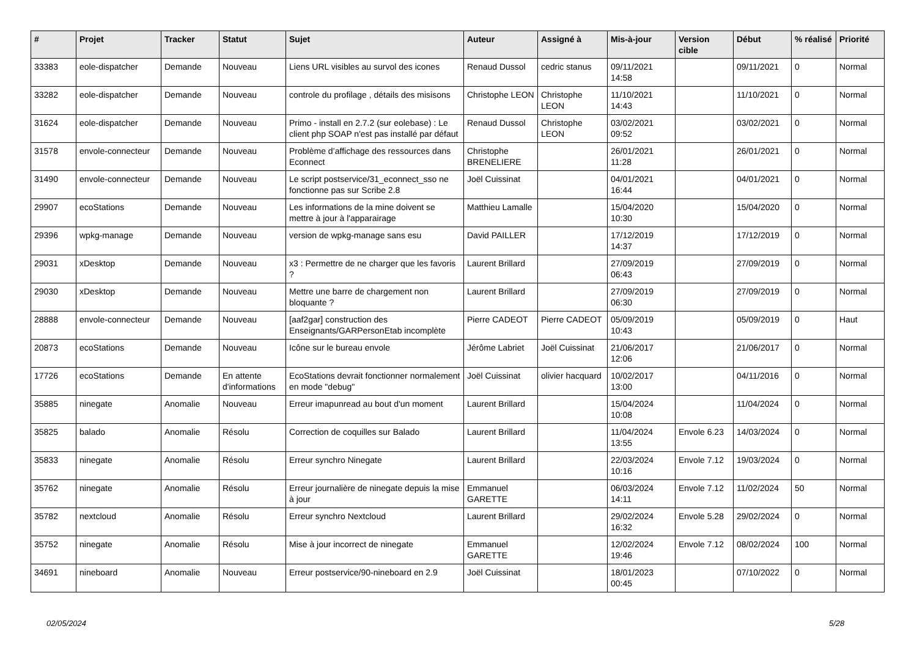| # | Projet | Tracker | Statut | Sujet | Auteur | Assigné à | Mis-à-jour | Version cible | Début | % réalisé | Priorité |
| --- | --- | --- | --- | --- | --- | --- | --- | --- | --- | --- | --- |
| 33383 | eole-dispatcher | Demande | Nouveau | Liens URL visibles au survol des icones | Renaud Dussol | cedric stanus | 09/11/2021 14:58 | | 09/11/2021 | 0 | Normal |
| 33282 | eole-dispatcher | Demande | Nouveau | controle du profilage , détails des misisons | Christophe LEON | Christophe LEON | 11/10/2021 14:43 | | 11/10/2021 | 0 | Normal |
| 31624 | eole-dispatcher | Demande | Nouveau | Primo - install en 2.7.2 (sur eolebase) : Le client php SOAP n'est pas installé par défaut | Renaud Dussol | Christophe LEON | 03/02/2021 09:52 | | 03/02/2021 | 0 | Normal |
| 31578 | envole-connecteur | Demande | Nouveau | Problème d’affichage des ressources dans Econnect | Christophe BRENELIERE | | 26/01/2021 11:28 | | 26/01/2021 | 0 | Normal |
| 31490 | envole-connecteur | Demande | Nouveau | Le script postservice/31_econnect_sso ne fonctionne pas sur Scribe 2.8 | Joël Cuissinat | | 04/01/2021 16:44 | | 04/01/2021 | 0 | Normal |
| 29907 | ecoStations | Demande | Nouveau | Les informations de la mine doivent se mettre à jour à l'apparairage | Matthieu Lamalle | | 15/04/2020 10:30 | | 15/04/2020 | 0 | Normal |
| 29396 | wpkg-manage | Demande | Nouveau | version de wpkg-manage sans esu | David PAILLER | | 17/12/2019 14:37 | | 17/12/2019 | 0 | Normal |
| 29031 | xDesktop | Demande | Nouveau | x3 : Permettre de ne charger que les favoris ? | Laurent Brillard | | 27/09/2019 06:43 | | 27/09/2019 | 0 | Normal |
| 29030 | xDesktop | Demande | Nouveau | Mettre une barre de chargement non bloquante ? | Laurent Brillard | | 27/09/2019 06:30 | | 27/09/2019 | 0 | Normal |
| 28888 | envole-connecteur | Demande | Nouveau | [aaf2gar] construction des Enseignants/GARPersonEtab incomplète | Pierre CADEOT | Pierre CADEOT | 05/09/2019 10:43 | | 05/09/2019 | 0 | Haut |
| 20873 | ecoStations | Demande | Nouveau | Icône sur le bureau envole | Jérôme Labriet | Joël Cuissinat | 21/06/2017 12:06 | | 21/06/2017 | 0 | Normal |
| 17726 | ecoStations | Demande | En attente d'informations | EcoStations devrait fonctionner normalement en mode "debug" | Joël Cuissinat | olivier hacquard | 10/02/2017 13:00 | | 04/11/2016 | 0 | Normal |
| 35885 | ninegate | Anomalie | Nouveau | Erreur imapunread au bout d'un moment | Laurent Brillard | | 15/04/2024 10:08 | | 11/04/2024 | 0 | Normal |
| 35825 | balado | Anomalie | Résolu | Correction de coquilles sur Balado | Laurent Brillard | | 11/04/2024 13:55 | Envole 6.23 | 14/03/2024 | 0 | Normal |
| 35833 | ninegate | Anomalie | Résolu | Erreur synchro Ninegate | Laurent Brillard | | 22/03/2024 10:16 | Envole 7.12 | 19/03/2024 | 0 | Normal |
| 35762 | ninegate | Anomalie | Résolu | Erreur journalière de ninegate depuis la mise à jour | Emmanuel GARETTE | | 06/03/2024 14:11 | Envole 7.12 | 11/02/2024 | 50 | Normal |
| 35782 | nextcloud | Anomalie | Résolu | Erreur synchro Nextcloud | Laurent Brillard | | 29/02/2024 16:32 | Envole 5.28 | 29/02/2024 | 0 | Normal |
| 35752 | ninegate | Anomalie | Résolu | Mise à jour incorrect de ninegate | Emmanuel GARETTE | | 12/02/2024 19:46 | Envole 7.12 | 08/02/2024 | 100 | Normal |
| 34691 | nineboard | Anomalie | Nouveau | Erreur postservice/90-nineboard en 2.9 | Joël Cuissinat | | 18/01/2023 00:45 | | 07/10/2022 | 0 | Normal |
02/05/2024 5/28